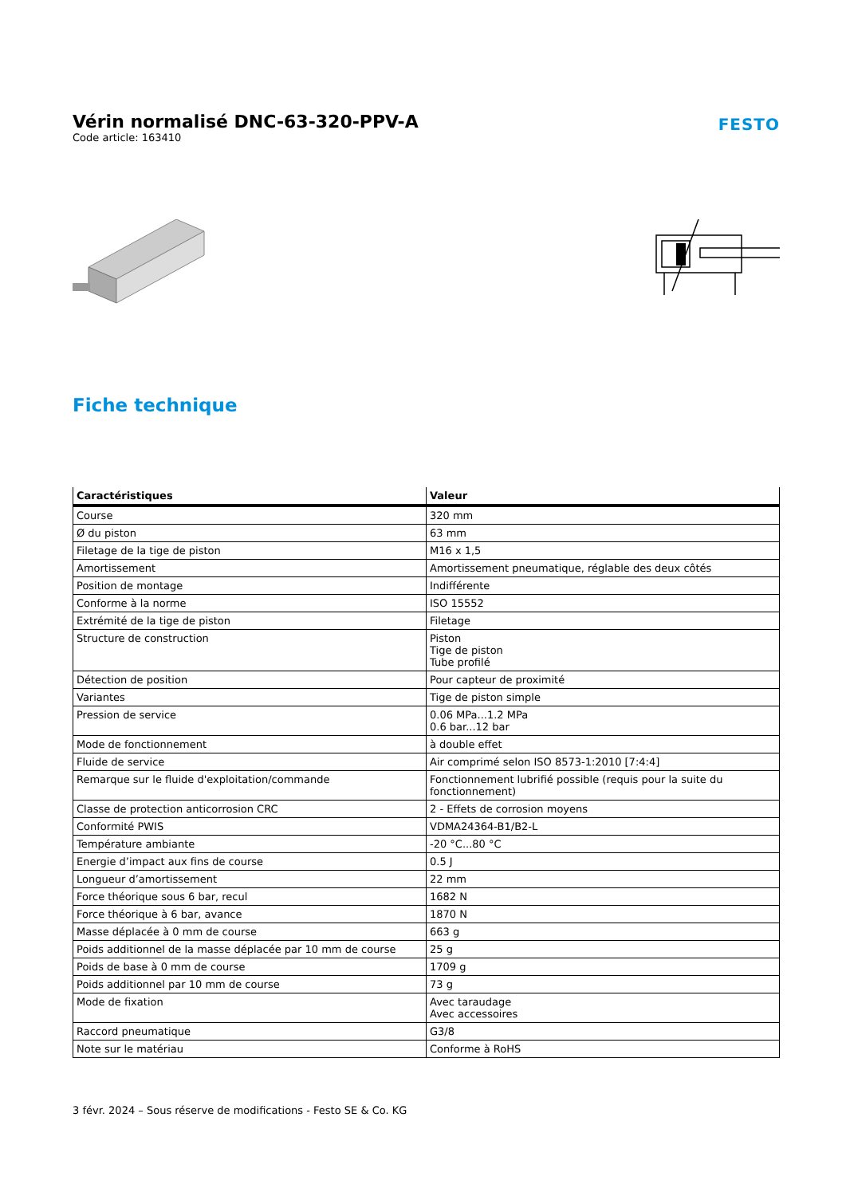Vérin normalisé DNC-63-320-PPV-A
Code article: 163410
FESTO
Fiche technique
| Caractéristiques | Valeur |
| --- | --- |
| Course | 320 mm |
| Ø du piston | 63 mm |
| Filetage de la tige de piston | M16 x 1,5 |
| Amortissement | Amortissement pneumatique, réglable des deux côtés |
| Position de montage | Indifférente |
| Conforme à la norme | ISO 15552 |
| Extrémité de la tige de piston | Filetage |
| Structure de construction | Piston Tige de piston Tube profilé |
| Détection de position | Pour capteur de proximité |
| Variantes | Tige de piston simple |
| Pression de service | 0.06 MPa...1.2 MPa 0.6 bar...12 bar |
| Mode de fonctionnement | à double effet |
| Fluide de service | Air comprimé selon ISO 8573-1:2010 [7:4:4] |
| Remarque sur le fluide d'exploitation/commande | Fonctionnement lubrifié possible (requis pour la suite du fonctionnement) |
| Classe de protection anticorrosion CRC | 2 - Effets de corrosion moyens |
| Conformité PWIS | VDMA24364-B1/B2-L |
| Température ambiante | -20 °C...80 °C |
| Energie d’impact aux fins de course | 0.5 J |
| Longueur d’amortissement | 22 mm |
| Force théorique sous 6 bar, recul | 1682 N |
| Force théorique à 6 bar, avance | 1870 N |
| Masse déplacée à 0 mm de course | 663 g |
| Poids additionnel de la masse déplacée par 10 mm de course | 25 g |
| Poids de base à 0 mm de course | 1709 g |
| Poids additionnel par 10 mm de course | 73 g |
| Mode de fixation | Avec taraudage Avec accessoires |
| Raccord pneumatique | G3/8 |
| Note sur le matériau | Conforme à RoHS |
3 févr. 2024 – Sous réserve de modifications - Festo SE & Co. KG